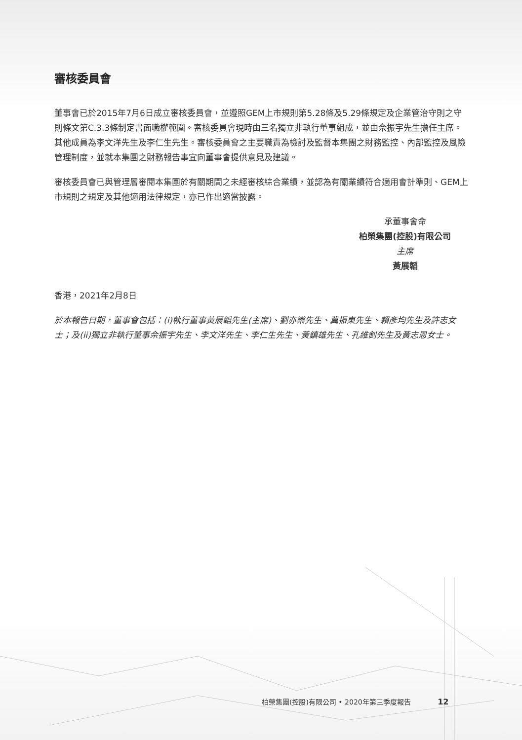審核委員會
董事會已於2015年7月6日成立審核委員會，並遵照GEM上市規則第5.28條及5.29條規定及企業管治守則之守則條文第C.3.3條制定書面職權範圍。審核委員會現時由三名獨立非執行董事組成，並由佘振宇先生擔任主席。其他成員為李文洋先生及李仁生先生。審核委員會之主要職責為檢討及監督本集團之財務監控、內部監控及風險管理制度，並就本集團之財務報告事宜向董事會提供意見及建議。
審核委員會已與管理層審閱本集團於有關期間之未經審核綜合業績，並認為有關業績符合適用會計準則、GEM上市規則之規定及其他適用法律規定，亦已作出適當披露。
承董事會命
柏榮集團(控股)有限公司
主席
黃展韜
香港，2021年2月8日
於本報告日期，董事會包括：(i)執行董事黃展韜先生(主席)、劉亦樂先生、冀振東先生、賴彥均先生及許志女士；及(ii)獨立非執行董事佘振宇先生、李文洋先生、李仁生先生、黃鎮雄先生、孔維釗先生及黃志恩女士。
柏榮集團(控股)有限公司 • 2020年第三季度報告 12